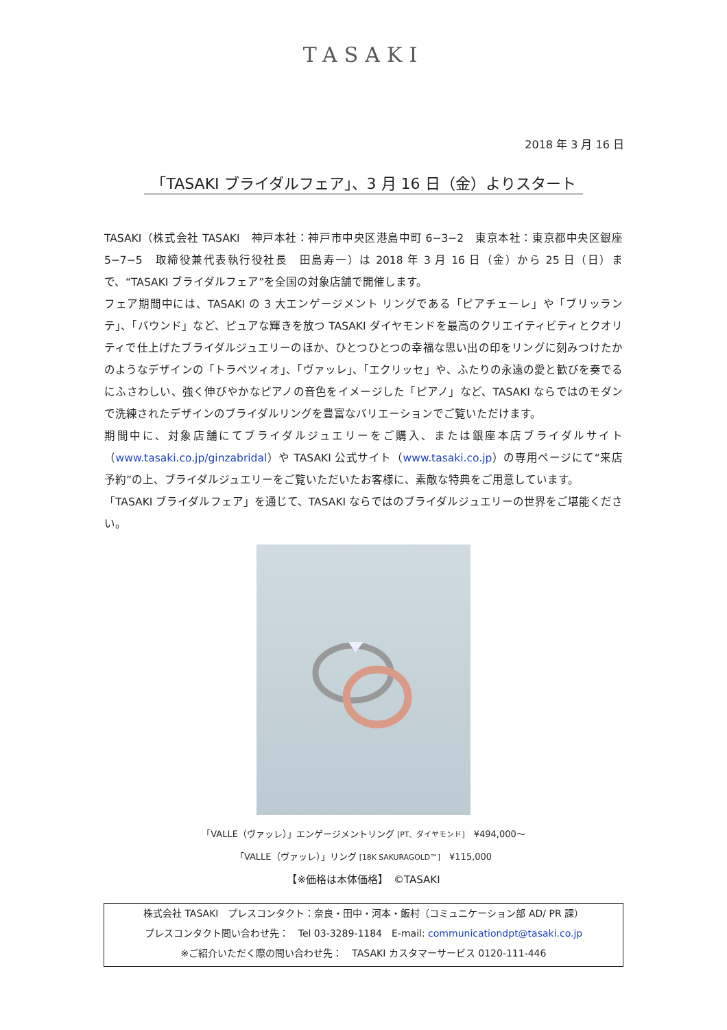TASAKI
2018 年 3 月 16 日
「TASAKI ブライダルフェア」、3 月 16 日（金）よりスタート
TASAKI（株式会社 TASAKI　神戸本社：神戸市中央区港島中町 6−3−2　東京本社：東京都中央区銀座 5−7−5　取締役兼代表執行役社長　田島寿一）は 2018 年 3 月 16 日（金）から 25 日（日）まで、“TASAKI ブライダルフェア”を全国の対象店舗で開催します。
フェア期間中には、TASAKI の 3 大エンゲージメント リングである「ピアチェーレ」や「ブリッランテ」、「バウンド」など、ピュアな輝きを放つ TASAKI ダイヤモンドを最高のクリエイティビティとクオリティで仕上げたブライダルジュエリーのほか、ひとつひとつの幸福な思い出の印をリングに刻みつけたかのようなデザインの「トラペツィオ」、「ヴァッレ」、「エクリッセ」や、ふたりの永遠の愛と歓びを奏でるにふさわしい、強く伸びやかなピアノの音色をイメージした「ピアノ」など、TASAKI ならではのモダンで洗練されたデザインのブライダルリングを豊富なバリエーションでご覧いただけます。
期間中に、対象店舗にてブライダルジュエリーをご購入、または銀座本店ブライダルサイト（www.tasaki.co.jp/ginzabridal）や TASAKI 公式サイト（www.tasaki.co.jp）の専用ページにて“来店予約”の上、ブライダルジュエリーをご覧いただいたお客様に、素敵な特典をご用意しています。
「TASAKI ブライダルフェア」を通じて、TASAKI ならではのブライダルジュエリーの世界をご堪能ください。
「VALLE（ヴァッレ）」エンゲージメントリング [PT、ダイヤモンド]　¥494,000〜
「VALLE（ヴァッレ）」リング [18K SAKURAGOLD™]　¥115,000
【※価格は本体価格】　©TASAKI
株式会社 TASAKI　プレスコンタクト：奈良・田中・河本・飯村（コミュニケーション部 AD/ PR 課）
プレスコンタクト問い合わせ先：　Tel 03-3289-1184　E-mail: communicationdpt@tasaki.co.jp
※ご紹介いただく際の問い合わせ先：　TASAKI カスタマーサービス 0120-111-446